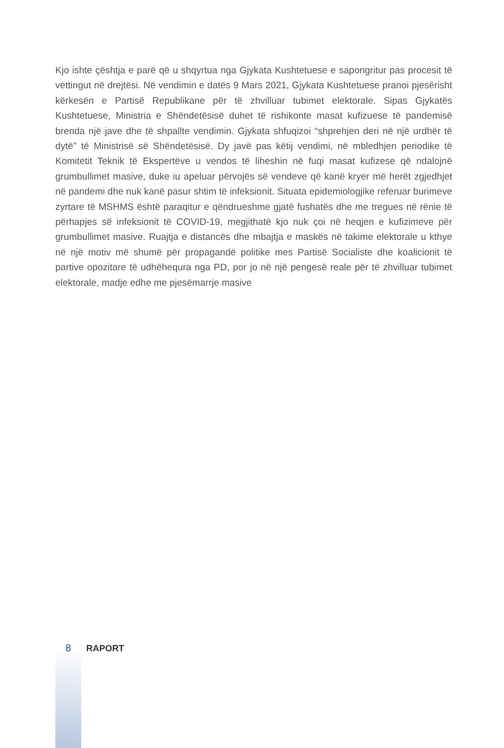Kjo ishte çështja e parë që u shqyrtua nga Gjykata Kushtetuese e sapongritur pas procesit të vettingut në drejtësi. Në vendimin e datës 9 Mars 2021, Gjykata Kushtetuese pranoi pjesërisht kërkesën e Partisë Republikane për të zhvilluar tubimet elektorale. Sipas Gjykatës Kushtetuese, Ministria e Shëndetësisë duhet të rishikonte masat kufizuese të pandemisë brenda një jave dhe të shpallte vendimin. Gjykata shfuqizoi “shprehjen deri në një urdhër të dytë” të Ministrisë së Shëndetësisë. Dy javë pas këtij vendimi, në mbledhjen periodike të Komitetit Teknik të Ekspertëve u vendos të liheshin në fuqi masat kufizese që ndalojnë grumbullimet masive, duke iu apeluar përvojës së vendeve që kanë kryer më herët zgjedhjet në pandemi dhe nuk kanë pasur shtim të infeksionit. Situata epidemiologjike referuar burimeve zyrtare të MSHMS është paraqitur e qëndrueshme gjatë fushatës dhe me tregues në rënie të përhapjes së infeksionit të COVID-19, megjithatë kjo nuk çoi në heqjen e kufizimeve për grumbullimet masive. Ruajtja e distancës dhe mbajtja e maskës në takime elektorale u kthye në një motiv më shumë për propagandë politike mes Partisë Socialiste dhe koalicionit të partive opozitare të udhëhequra nga PD, por jo në një pengesë reale për të zhvilluar tubimet elektorale, madje edhe me pjesëmarrje masive
8 RAPORT